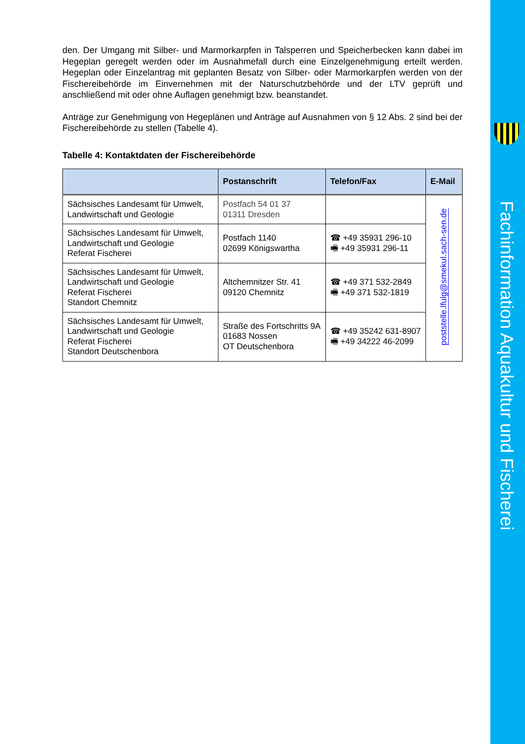den. Der Umgang mit Silber- und Marmorkarpfen in Talsperren und Speicherbecken kann dabei im Hegeplan geregelt werden oder im Ausnahmefall durch eine Einzelgenehmigung erteilt werden. Hegeplan oder Einzelantrag mit geplanten Besatz von Silber- oder Marmorkarpfen werden von der Fischereibehörde im Einvernehmen mit der Naturschutzbehörde und der LTV geprüft und anschließend mit oder ohne Auflagen genehmigt bzw. beanstandet.
Anträge zur Genehmigung von Hegeplänen und Anträge auf Ausnahmen von § 12 Abs. 2 sind bei der Fischereibehörde zu stellen (Tabelle 4).
Tabelle 4: Kontaktdaten der Fischereibehörde
| | Postanschrift | Telefon/Fax | E-Mail |
| --- | --- | --- | --- |
| Sächsisches Landesamt für Umwelt, Landwirtschaft und Geologie | Postfach 54 01 37 01311 Dresden | | poststelle.lfulg@smekul.sach-sen.de |
| Sächsisches Landesamt für Umwelt, Landwirtschaft und Geologie Referat Fischerei | Postfach 1140 02699 Königswartha | ☎ +49 35931 296-10 🖷 +49 35931 296-11 | |
| Sächsisches Landesamt für Umwelt, Landwirtschaft und Geologie Referat Fischerei Standort Chemnitz | Altchemnitzer Str. 41 09120 Chemnitz | ☎ +49 371 532-2849 🖷 +49 371 532-1819 | |
| Sächsisches Landesamt für Umwelt, Landwirtschaft und Geologie Referat Fischerei Standort Deutschenbora | Straße des Fortschritts 9A 01683 Nossen OT Deutschenbora | ☎ +49 35242 631-8907 🖷 +49 34222 46-2099 | |
Fachinformation Aquakultur und Fischerei